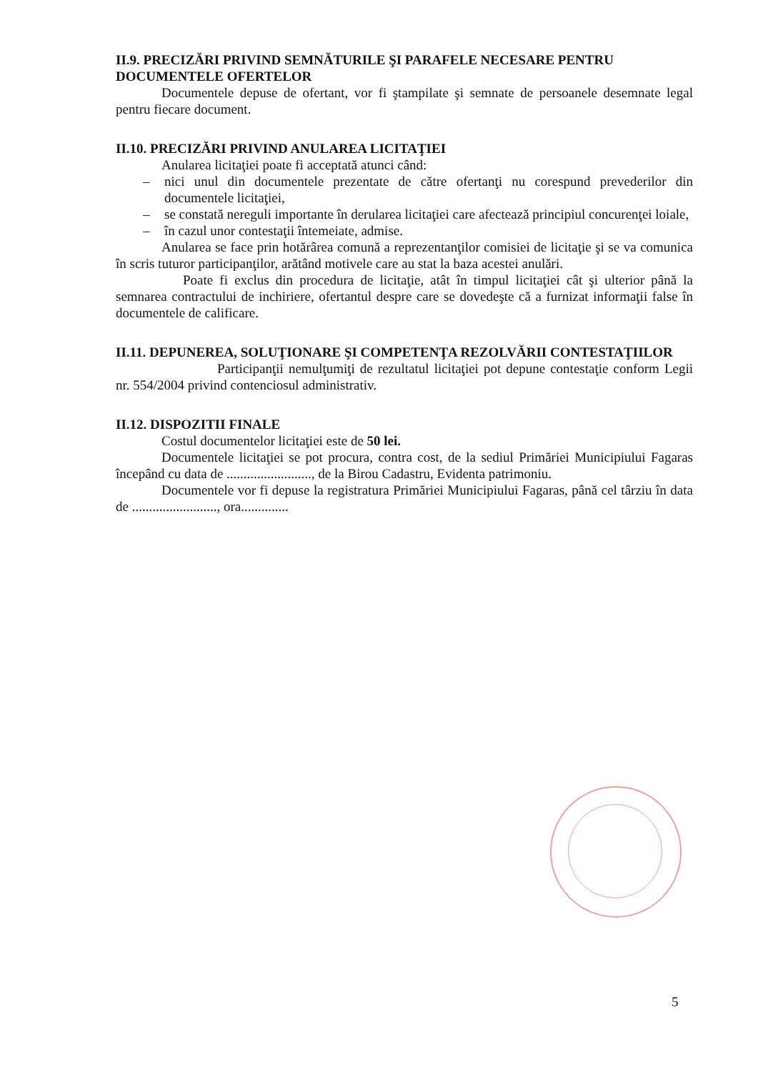II.9. PRECIZĂRI PRIVIND SEMNĂTURILE ŞI PARAFELE NECESARE PENTRU DOCUMENTELE OFERTELOR
Documentele depuse de ofertant, vor fi ştampilate şi semnate de persoanele desemnate legal pentru fiecare document.
II.10. PRECIZĂRI PRIVIND ANULAREA LICITAŢIEI
Anularea licitaţiei poate fi acceptată atunci când:
– nici unul din documentele prezentate de către ofertanţi nu corespund prevederilor din documentele licitaţiei,
– se constată nereguli importante în derularea licitaţiei care afectează principiul concurenţei loiale,
– în cazul unor contestaţii întemeiate, admise.
Anularea se face prin hotărârea comună a reprezentanţilor comisiei de licitaţie şi se va comunica în scris tuturor participanţilor, arătând motivele care au stat la baza acestei anulări.
Poate fi exclus din procedura de licitaţie, atât în timpul licitaţiei cât şi ulterior până la semnarea contractului de inchiriere, ofertantul despre care se dovedeşte că a furnizat informaţii false în documentele de calificare.
II.11. DEPUNEREA, SOLUŢIONARE ŞI COMPETENŢA REZOLVĂRII CONTESTAŢIILOR
Participanţii nemulţumiţi de rezultatul licitaţiei pot depune contestaţie conform Legii nr. 554/2004 privind contenciosul administrativ.
II.12. DISPOZITII FINALE
Costul documentelor licitaţiei este de 50 lei.
Documentele licitaţiei se pot procura, contra cost, de la sediul Primăriei Municipiului Fagaras începând cu data de ........................., de la Birou Cadastru, Evidenta patrimoniu.
Documentele vor fi depuse la registratura Primăriei Municipiului Fagaras, până cel târziu în data de ........................., ora..............
5